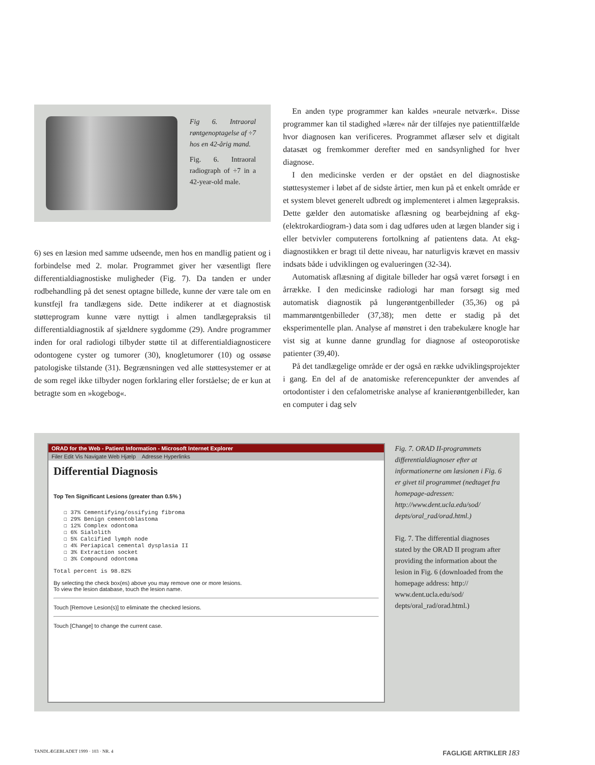Fig 6. Intraoral røntgenoptagelse af ÷7 hos en 42-årig mand.
Fig. 6. Intraoral radiograph of ÷7 in a 42-year-old male.
6) ses en læsion med samme udseende, men hos en mandlig patient og i forbindelse med 2. molar. Programmet giver her væsentligt flere differentialdiagnostiske muligheder (Fig. 7). Da tanden er under rodbehandling på det senest optagne billede, kunne der være tale om en kunstfejl fra tandlægens side. Dette indikerer at et diagnostisk støtteprogram kunne være nyttigt i almen tandlægepraksis til differentialdiagnostik af sjældnere sygdomme (29). Andre programmer inden for oral radiologi tilbyder støtte til at differentialdiagnosticere odontogene cyster og tumorer (30), knogletumorer (10) og ossøse patologiske tilstande (31). Begrænsningen ved alle støttesystemer er at de som regel ikke tilbyder nogen forklaring eller forståelse; de er kun at betragte som en »kogebog«.
En anden type programmer kan kaldes »neurale netværk«. Disse programmer kan til stadighed »lære« når der tilføjes nye patienttilfælde hvor diagnosen kan verificeres. Programmet aflæser selv et digitalt datasæt og fremkommer derefter med en sandsynlighed for hver diagnose.
I den medicinske verden er der opstået en del diagnostiske støttesystemer i løbet af de sidste årtier, men kun på et enkelt område er et system blevet generelt udbredt og implementeret i almen lægepraksis. Dette gælder den automatiske aflæsning og bearbejdning af ekg- (elektrokardiogram-) data som i dag udføres uden at lægen blander sig i eller betvivler computerens fortolkning af patientens data. At ekg-diagnostikken er bragt til dette niveau, har naturligvis krævet en massiv indsats både i udviklingen og evalueringen (32-34).
Automatisk aflæsning af digitale billeder har også været forsøgt i en årrække. I den medicinske radiologi har man forsøgt sig med automatisk diagnostik på lungerøntgenbilleder (35,36) og på mammarøntgenbilleder (37,38); men dette er stadig på det eksperimentelle plan. Analyse af mønstret i den trabekulære knogle har vist sig at kunne danne grundlag for diagnose af osteoporotiske patienter (39,40).
På det tandlægelige område er der også en række udviklingsprojekter i gang. En del af de anatomiske referencepunkter der anvendes af ortodontister i den cefalometriske analyse af kranierøntgenbilleder, kan en computer i dag selv
ORAD for the Web - Patient Information - Microsoft Internet Explorer
Filer Edit Vis Navigate Web Hjælp Adresse Hyperlinks
Differential Diagnosis
Top Ten Significant Lesions (greater than 0.5% )
☐ 37% Cementifying/ossifying fibroma
☐ 29% Benign cementoblastoma
☐ 12% Complex odontoma
☐ 6% Sialolith
☐ 5% Calcified lymph node
☐ 4% Periapical cemental dysplasia II
☐ 3% Extraction socket
☐ 3% Compound odontoma
Total percent is 98.82%
By selecting the check box(es) above you may remove one or more lesions.
To view the lesion database, touch the lesion name.
Touch [Remove Lesion(s)] to eliminate the checked lesions.
Touch [Change] to change the current case.
Fig. 7. ORAD II-programmets differentialdiagnoser efter at informationerne om læsionen i Fig. 6 er givet til programmet (nedtaget fra homepage-adressen: http://www.dent.ucla.edu/sod/ depts/oral_rad/orad.html.)
Fig. 7. The differential diagnoses stated by the ORAD II program after providing the information about the lesion in Fig. 6 (downloaded from the homepage address: http:// www.dent.ucla.edu/sod/ depts/oral_rad/orad.html.)
TANDLÆGEBLADET 1999 · 103 · NR. 4 FAGLIGE ARTIKLER 183